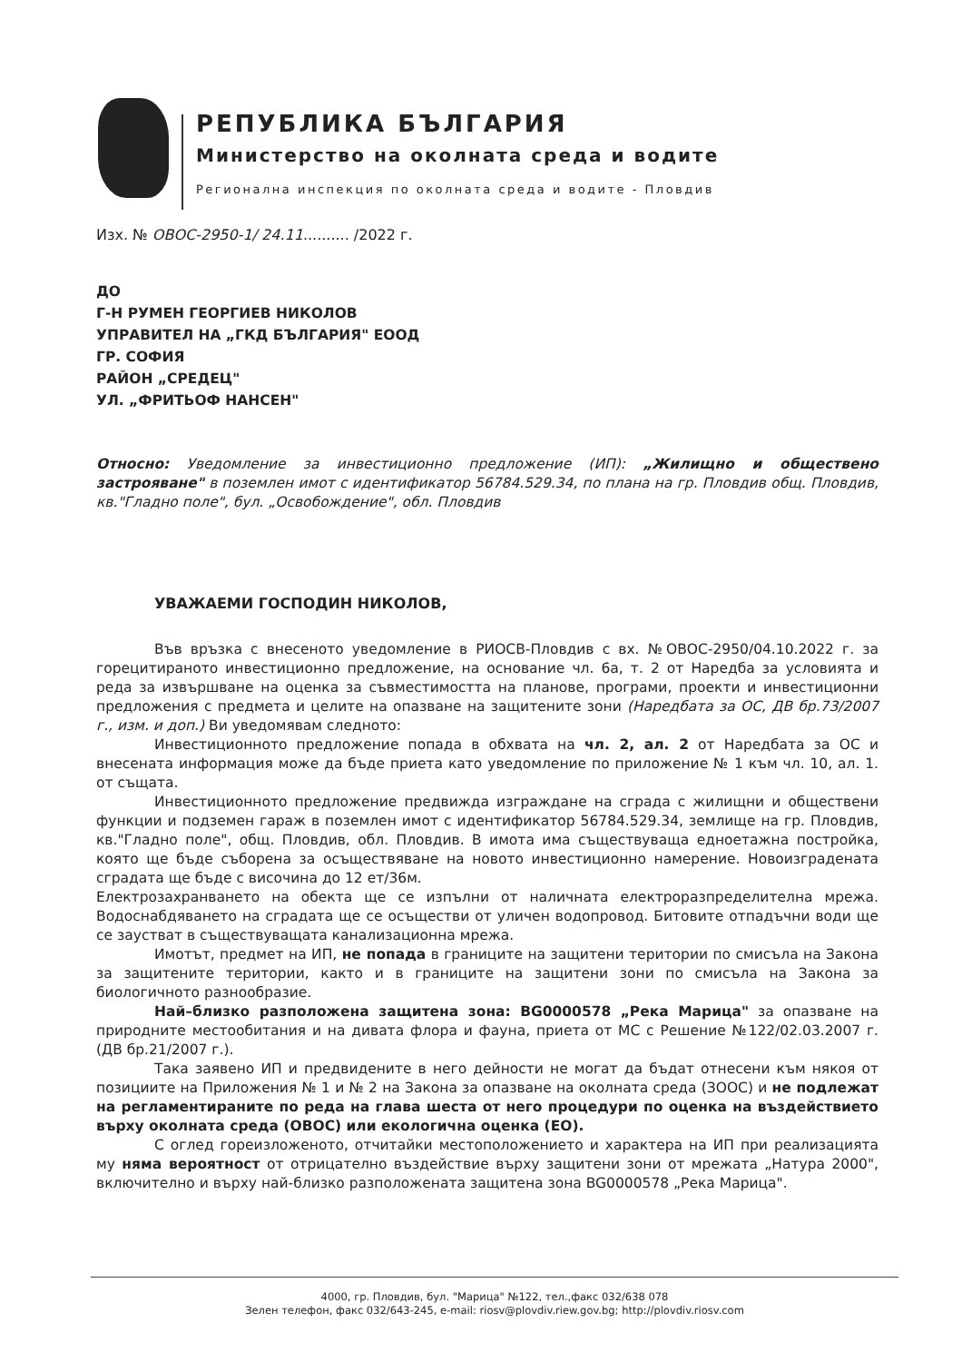РЕПУБЛИКА БЪЛГАРИЯ
Министерство на околната среда и водите
Регионална инспекция по околната среда и водите - Пловдив
Изх. № ОВОС-2950-1/ 24.11.......... /2022 г.
ДО
Г-Н РУМЕН ГЕОРГИЕВ НИКОЛОВ
УПРАВИТЕЛ НА „ГКД БЪЛГАРИЯ" ЕООД
ГР. СОФИЯ
РАЙОН „СРЕДЕЦ"
УЛ. „ФРИТЬОФ НАНСЕН"
Относно: Уведомление за инвестиционно предложение (ИП): „Жилищно и обществено застрояване" в поземлен имот с идентификатор 56784.529.34, по плана на гр. Пловдив общ. Пловдив, кв."Гладно поле", бул. „Освобождение", обл. Пловдив
УВАЖАЕМИ ГОСПОДИН НИКОЛОВ,
Във връзка с внесеното уведомление в РИОСВ-Пловдив с вх. №ОВОС-2950/04.10.2022 г. за горецитираното инвестиционно предложение, на основание чл. 6а, т. 2 от Наредба за условията и реда за извършване на оценка за съвместимостта на планове, програми, проекти и инвестиционни предложения с предмета и целите на опазване на защитените зони (Наредбата за ОС, ДВ бр.73/2007 г., изм. и доп.) Ви уведомявам следното:
Инвестиционното предложение попада в обхвата на чл. 2, ал. 2 от Наредбата за ОС и внесената информация може да бъде приета като уведомление по приложение № 1 към чл. 10, ал. 1. от същата.
Инвестиционното предложение предвижда изграждане на сграда с жилищни и обществени функции и подземен гараж в поземлен имот с идентификатор 56784.529.34, землище на гр. Пловдив, кв."Гладно поле", общ. Пловдив, обл. Пловдив. В имота има съществуваща едноетажна постройка, която ще бъде съборена за осъществяване на новото инвестиционно намерение. Новоизградената сградата ще бъде с височина до 12 ет/36м.
Електрозахранването на обекта ще се изпълни от наличната електроразпределителна мрежа. Водоснабдяването на сградата ще се осъществи от уличен водопровод. Битовите отпадъчни води ще се заустват в съществуващата канализационна мрежа.
Имотът, предмет на ИП, не попада в границите на защитени територии по смисъла на Закона за защитените територии, както и в границите на защитени зони по смисъла на Закона за биологичното разнообразие.
Най–близко разположена защитена зона: BG0000578 „Река Марица" за опазване на природните местообитания и на дивата флора и фауна, приета от МС с Решение №122/02.03.2007 г. (ДВ бр.21/2007 г.).
Така заявено ИП и предвидените в него дейности не могат да бъдат отнесени към някоя от позициите на Приложения № 1 и № 2 на Закона за опазване на околната среда (ЗООС) и не подлежат на регламентираните по реда на глава шеста от него процедури по оценка на въздействието върху околната среда (ОВОС) или екологична оценка (ЕО).
С оглед гореизложеното, отчитайки местоположението и характера на ИП при реализацията му няма вероятност от отрицателно въздействие върху защитени зони от мрежата „Натура 2000", включително и върху най-близко разположената защитена зона BG0000578 „Река Марица".
4000, гр. Пловдив, бул. "Марица" №122, тел.,факс 032/638 078
Зелен телефон, факс 032/643-245, e-mail: riosv@plovdiv.riew.gov.bg; http://plovdiv.riosv.com